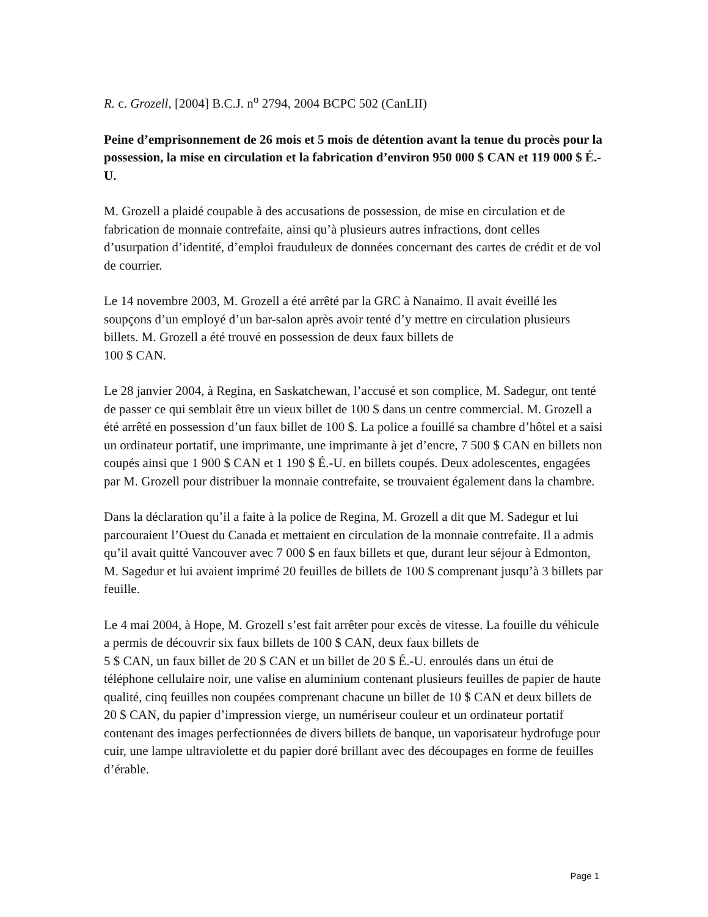R. c. Grozell, [2004] B.C.J. n<sup>o</sup> 2794, 2004 BCPC 502 (CanLII)
Peine d’emprisonnement de 26 mois et 5 mois de détention avant la tenue du procès pour la possession, la mise en circulation et la fabrication d’environ 950 000 $ CAN et 119 000 $ É.-U.
M. Grozell a plaidé coupable à des accusations de possession, de mise en circulation et de fabrication de monnaie contrefaite, ainsi qu’à plusieurs autres infractions, dont celles d’usurpation d’identité, d’emploi frauduleux de données concernant des cartes de crédit et de vol de courrier.
Le 14 novembre 2003, M. Grozell a été arrêté par la GRC à Nanaimo. Il avait éveillé les soupçons d’un employé d’un bar-salon après avoir tenté d’y mettre en circulation plusieurs billets. M. Grozell a été trouvé en possession de deux faux billets de
100 $ CAN.
Le 28 janvier 2004, à Regina, en Saskatchewan, l’accusé et son complice, M. Sadegur, ont tenté de passer ce qui semblait être un vieux billet de 100 $ dans un centre commercial. M. Grozell a été arrêté en possession d’un faux billet de 100 $. La police a fouillé sa chambre d’hôtel et a saisi un ordinateur portatif, une imprimante, une imprimante à jet d’encre, 7 500 $ CAN en billets non coupés ainsi que 1 900 $ CAN et 1 190 $ É.-U. en billets coupés. Deux adolescentes, engagées par M. Grozell pour distribuer la monnaie contrefaite, se trouvaient également dans la chambre.
Dans la déclaration qu’il a faite à la police de Regina, M. Grozell a dit que M. Sadegur et lui parcouraient l’Ouest du Canada et mettaient en circulation de la monnaie contrefaite. Il a admis qu’il avait quitté Vancouver avec 7 000 $ en faux billets et que, durant leur séjour à Edmonton, M. Sagedur et lui avaient imprimé 20 feuilles de billets de 100 $ comprenant jusqu’à 3 billets par feuille.
Le 4 mai 2004, à Hope, M. Grozell s’est fait arrêter pour excès de vitesse. La fouille du véhicule a permis de découvrir six faux billets de 100 $ CAN, deux faux billets de
5 $ CAN, un faux billet de 20 $ CAN et un billet de 20 $ É.-U. enroulés dans un étui de téléphone cellulaire noir, une valise en aluminium contenant plusieurs feuilles de papier de haute qualité, cinq feuilles non coupées comprenant chacune un billet de 10 $ CAN et deux billets de 20 $ CAN, du papier d’impression vierge, un numériseur couleur et un ordinateur portatif contenant des images perfectionnées de divers billets de banque, un vaporisateur hydrofuge pour cuir, une lampe ultraviolette et du papier doré brillant avec des découpages en forme de feuilles d’érable.
Page 1